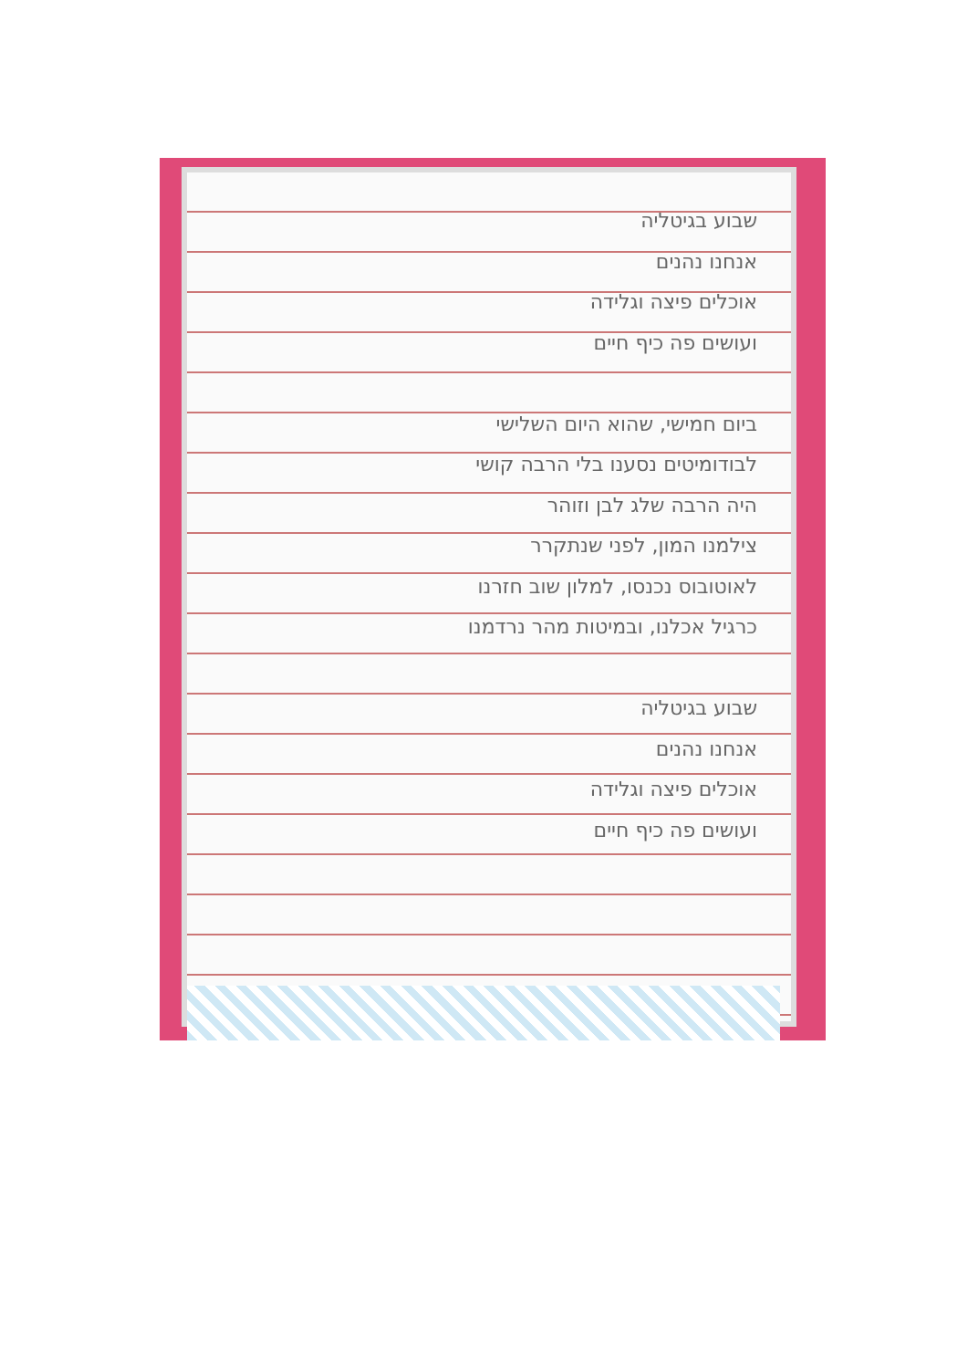שבוע בגיטליה
אנחנו נהנים
אוכלים פיצה וגלידה
ועושים פה כיף חיים
ביום חמישי, שהוא היום השלישי
לבודומיטים נסענו בלי הרבה קושי
היה הרבה שלג לבן וזוהר
צילמנו המון, לפני שנתקרר
לאוטובוס נכנסו, למלון שוב חזרנו
כרגיל אכלנו, ובמיטות מהר נרדמנו
שבוע בגיטליה
אנחנו נהנים
אוכלים פיצה וגלידה
ועושים פה כיף חיים